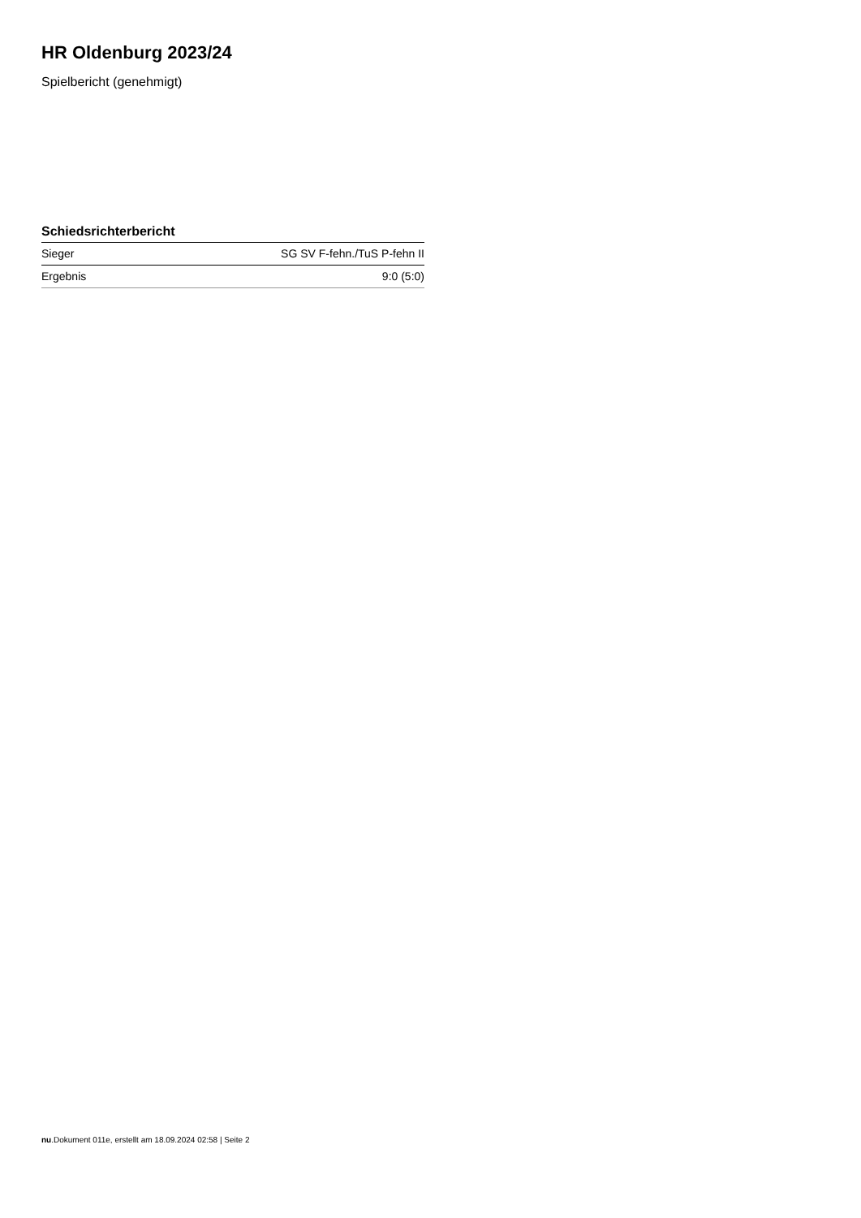HR Oldenburg 2023/24
Spielbericht (genehmigt)
Schiedsrichterbericht
| Sieger | SG SV F-fehn./TuS P-fehn II |
| Ergebnis | 9:0 (5:0) |
nu.Dokument 011e, erstellt am 18.09.2024 02:58 | Seite 2